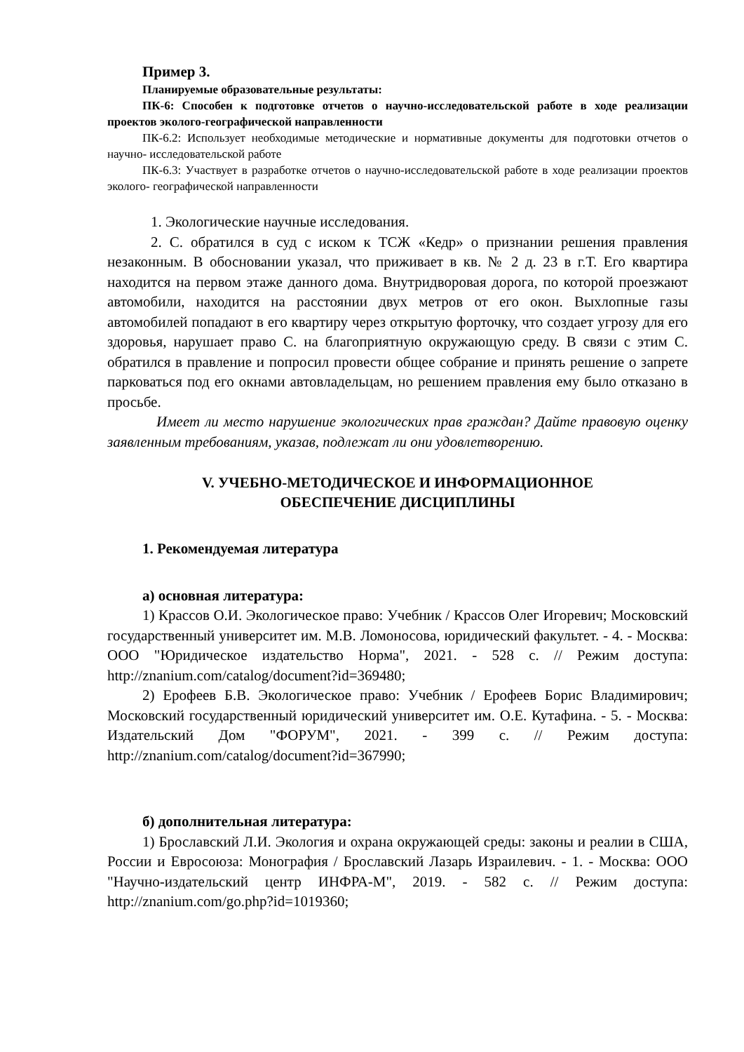Пример 3.
Планируемые образовательные результаты:
ПК-6: Способен к подготовке отчетов о научно-исследовательской работе в ходе реализации проектов эколого-географической направленности
ПК-6.2: Использует необходимые методические и нормативные документы для подготовки отчетов о научно- исследовательской работе
ПК-6.3: Участвует в разработке отчетов о научно-исследовательской работе в ходе реализации проектов эколого- географической направленности
1. Экологические научные исследования.
2. С. обратился в суд с иском к ТСЖ «Кедр» о признании решения правления незаконным. В обосновании указал, что приживает в кв. № 2 д. 23 в г.Т. Его квартира находится на первом этаже данного дома. Внутридворовая дорога, по которой проезжают автомобили, находится на расстоянии двух метров от его окон. Выхлопные газы автомобилей попадают в его квартиру через открытую форточку, что создает угрозу для его здоровья, нарушает право С. на благоприятную окружающую среду. В связи с этим С. обратился в правление и попросил провести общее собрание и принять решение о запрете парковаться под его окнами автовладельцам, но решением правления ему было отказано в просьбе.
Имеет ли место нарушение экологических прав граждан? Дайте правовую оценку заявленным требованиям, указав, подлежат ли они удовлетворению.
V. УЧЕБНО-МЕТОДИЧЕСКОЕ И ИНФОРМАЦИОННОЕ
ОБЕСПЕЧЕНИЕ ДИСЦИПЛИНЫ
1. Рекомендуемая литература
а) основная литература:
1) Крассов О.И. Экологическое право: Учебник / Крассов Олег Игоревич; Московский государственный университет им. М.В. Ломоносова, юридический факультет. - 4. - Москва: ООО "Юридическое издательство Норма", 2021. - 528 с. // Режим доступа: http://znanium.com/catalog/document?id=369480;
2) Ерофеев Б.В. Экологическое право: Учебник / Ерофеев Борис Владимирович; Московский государственный юридический университет им. О.Е. Кутафина. - 5. - Москва: Издательский Дом "ФОРУМ", 2021. - 399 с. // Режим доступа: http://znanium.com/catalog/document?id=367990;
б) дополнительная литература:
1) Брославский Л.И. Экология и охрана окружающей среды: законы и реалии в США, России и Евросоюза: Монография / Брославский Лазарь Израилевич. - 1. - Москва: ООО "Научно-издательский центр ИНФРА-М", 2019. - 582 с. // Режим доступа: http://znanium.com/go.php?id=1019360;